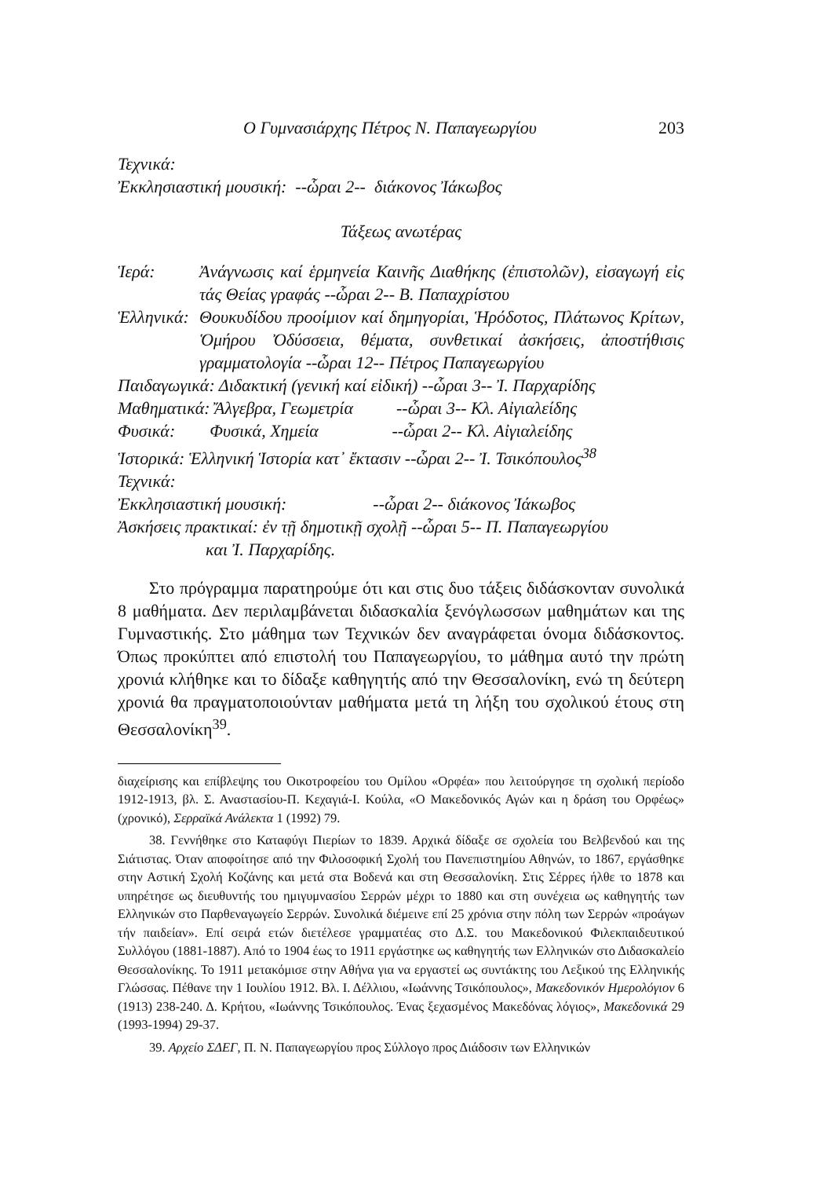Ο Γυμνασιάρχης Πέτρος Ν. Παπαγεωργίου 203
Τεχνικά:
Ἐκκλησιαστική μουσική: --ὧραι 2-- διάκονος Ἰάκωβος
Τάξεως ανωτέρας
Ἱερά: Ἀνάγνωσις καί ἑρμηνεία Καινῆς Διαθήκης (ἐπιστολῶν), εἰσαγωγή εἰς τάς Θείας γραφάς --ὧραι 2-- Β. Παπαχρίστου
Ἑλληνικά: Θουκυδίδου προοίμιον καί δημηγορίαι, Ἡρόδοτος, Πλάτωνος Κρίτων, Ὁμήρου Ὀδύσσεια, θέματα, συνθετικαί ἀσκήσεις, ἀποστήθισις γραμματολογία --ὧραι 12-- Πέτρος Παπαγεωργίου
Παιδαγωγικά: Διδακτική (γενική καί εἰδική) --ὧραι 3-- Ἰ. Παρχαρίδης
Μαθηματικά: Ἄλγεβρα, Γεωμετρία --ὧραι 3-- Κλ. Αἰγιαλείδης
Φυσικά: Φυσικά, Χημεία --ὧραι 2-- Κλ. Αἰγιαλείδης
Ἱστορικά: Ἑλληνική Ἱστορία κατ᾽ ἔκτασιν --ὧραι 2-- Ἰ. Τσικόπουλος<sup>38</sup>
Τεχνικά:
Ἐκκλησιαστική μουσική: --ὧραι 2-- διάκονος Ἰάκωβος
Ἀσκήσεις πρακτικαί: ἐν τῇ δημοτικῇ σχολῇ --ὧραι 5-- Π. Παπαγεωργίου
και Ἰ. Παρχαρίδης.
Στο πρόγραμμα παρατηρούμε ότι και στις δυο τάξεις διδάσκονταν συνολικά 8 μαθήματα. Δεν περιλαμβάνεται διδασκαλία ξενόγλωσσων μαθημάτων και της Γυμναστικής. Στο μάθημα των Τεχνικών δεν αναγράφεται όνομα διδάσκοντος. Όπως προκύπτει από επιστολή του Παπαγεωργίου, το μάθημα αυτό την πρώτη χρονιά κλήθηκε και το δίδαξε καθηγητής από την Θεσσαλονίκη, ενώ τη δεύτερη χρονιά θα πραγματοποιούνταν μαθήματα μετά τη λήξη του σχολικού έτους στη Θεσσαλονίκη<sup>39</sup>.
διαχείρισης και επίβλεψης του Οικοτροφείου του Ομίλου «Ορφέα» που λειτούργησε τη σχολική περίοδο 1912-1913, βλ. Σ. Αναστασίου-Π. Κεχαγιά-Ι. Κούλα, «Ο Μακεδονικός Αγών και η δράση του Ορφέως» (χρονικό), Σερραϊκά Ανάλεκτα 1 (1992) 79.
38. Γεννήθηκε στο Καταφύγι Πιερίων το 1839. Αρχικά δίδαξε σε σχολεία του Βελβενδού και της Σιάτιστας. Όταν αποφοίτησε από την Φιλοσοφική Σχολή του Πανεπιστημίου Αθηνών, το 1867, εργάσθηκε στην Αστική Σχολή Κοζάνης και μετά στα Βοδενά και στη Θεσσαλονίκη. Στις Σέρρες ήλθε το 1878 και υπηρέτησε ως διευθυντής του ημιγυμνασίου Σερρών μέχρι το 1880 και στη συνέχεια ως καθηγητής των Ελληνικών στο Παρθεναγωγείο Σερρών. Συνολικά διέμεινε επί 25 χρόνια στην πόλη των Σερρών «προάγων τήν παιδείαν». Επί σειρά ετών διετέλεσε γραμματέας στο Δ.Σ. του Μακεδονικού Φιλεκπαιδευτικού Συλλόγου (1881-1887). Από το 1904 έως το 1911 εργάστηκε ως καθηγητής των Ελληνικών στο Διδασκαλείο Θεσσαλονίκης. Το 1911 μετακόμισε στην Αθήνα για να εργαστεί ως συντάκτης του Λεξικού της Ελληνικής Γλώσσας. Πέθανε την 1 Ιουλίου 1912. Βλ. Ι. Δέλλιου, «Ιωάννης Τσικόπουλος», Μακεδονικόν Ημερολόγιον 6 (1913) 238-240. Δ. Κρήτου, «Ιωάννης Τσικόπουλος. Ένας ξεχασμένος Μακεδόνας λόγιος», Μακεδονικά 29 (1993-1994) 29-37.
39. Αρχείο ΣΔΕΓ, Π. Ν. Παπαγεωργίου προς Σύλλογο προς Διάδοσιν των Ελληνικών